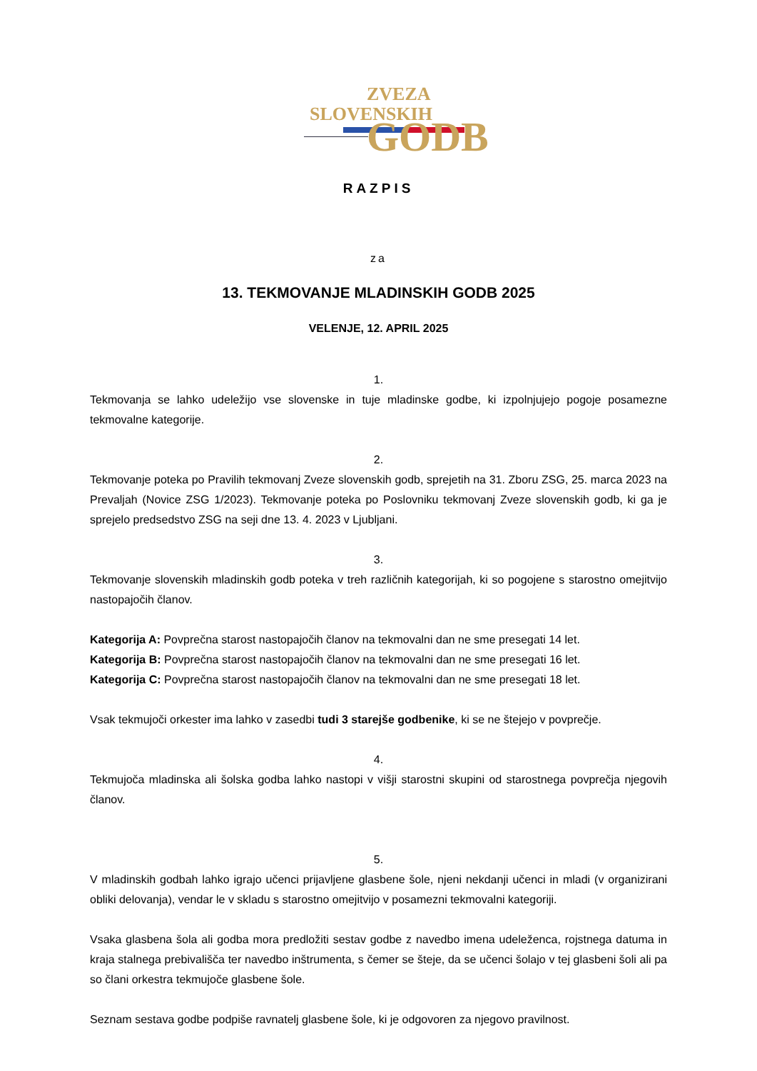ZVEZA
SLOVENSKIH
GODB
RAZPIS
za
13. TEKMOVANJE MLADINSKIH GODB 2025
VELENJE, 12. APRIL 2025
1.
Tekmovanja se lahko udeležijo vse slovenske in tuje mladinske godbe, ki izpolnjujejo pogoje posamezne tekmovalne kategorije.
2.
Tekmovanje poteka po Pravilih tekmovanj Zveze slovenskih godb, sprejetih na 31. Zboru ZSG, 25. marca 2023 na Prevaljah (Novice ZSG 1/2023). Tekmovanje poteka po Poslovniku tekmovanj Zveze slovenskih godb, ki ga je sprejelo predsedstvo ZSG na seji dne 13. 4. 2023 v Ljubljani.
3.
Tekmovanje slovenskih mladinskih godb poteka v treh različnih kategorijah, ki so pogojene s starostno omejitvijo nastopajočih članov.
Kategorija A: Povprečna starost nastopajočih članov na tekmovalni dan ne sme presegati 14 let.
Kategorija B: Povprečna starost nastopajočih članov na tekmovalni dan ne sme presegati 16 let.
Kategorija C: Povprečna starost nastopajočih članov na tekmovalni dan ne sme presegati 18 let.
Vsak tekmujoči orkester ima lahko v zasedbi tudi 3 starejše godbenike, ki se ne štejejo v povprečje.
4.
Tekmujoča mladinska ali šolska godba lahko nastopi v višji starostni skupini od starostnega povprečja njegovih članov.
5.
V mladinskih godbah lahko igrajo učenci prijavljene glasbene šole, njeni nekdanji učenci in mladi (v organizirani obliki delovanja), vendar le v skladu s starostno omejitvijo v posamezni tekmovalni kategoriji.
Vsaka glasbena šola ali godba mora predložiti sestav godbe z navedbo imena udeleženca, rojstnega datuma in kraja stalnega prebivališča ter navedbo inštrumenta, s čemer se šteje, da se učenci šolajo v tej glasbeni šoli ali pa so člani orkestra tekmujoče glasbene šole.
Seznam sestava godbe podpiše ravnatelj glasbene šole, ki je odgovoren za njegovo pravilnost.